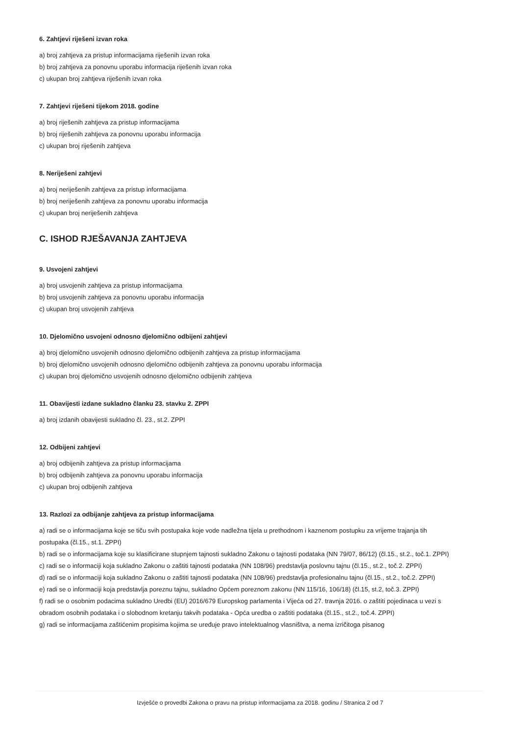6. Zahtjevi riješeni izvan roka
a) broj zahtjeva za pristup informacijama riješenih izvan roka
b) broj zahtjeva za ponovnu uporabu informacija riješenih izvan roka
c) ukupan broj zahtjeva riješenih izvan roka
7. Zahtjevi riješeni tijekom 2018. godine
a) broj riješenih zahtjeva za pristup informacijama
b) broj riješenih zahtjeva za ponovnu uporabu informacija
c) ukupan broj riješenih zahtjeva
8. Neriješeni zahtjevi
a) broj neriješenih zahtjeva za pristup informacijama
b) broj neriješenih zahtjeva za ponovnu uporabu informacija
c) ukupan broj neriješenih zahtjeva
C. ISHOD RJEŠAVANJA ZAHTJEVA
9. Usvojeni zahtjevi
a) broj usvojenih zahtjeva za pristup informacijama
b) broj usvojenih zahtjeva za ponovnu uporabu informacija
c) ukupan broj usvojenih zahtjeva
10. Djelomično usvojeni odnosno djelomično odbijeni zahtjevi
a) broj djelomično usvojenih odnosno djelomično odbijenih zahtjeva za pristup informacijama
b) broj djelomično usvojenih odnosno djelomično odbijenih zahtjeva za ponovnu uporabu informacija
c) ukupan broj djelomično usvojenih odnosno djelomično odbijenih zahtjeva
11. Obavijesti izdane sukladno članku 23. stavku 2. ZPPI
a) broj izdanih obavijesti sukladno čl. 23., st.2. ZPPI
12. Odbijeni zahtjevi
a) broj odbijenih zahtjeva za pristup informacijama
b) broj odbijenih zahtjeva za ponovnu uporabu informacija
c) ukupan broj odbijenih zahtjeva
13. Razlozi za odbijanje zahtjeva za pristup informacijama
a) radi se o informacijama koje se tiču svih postupaka koje vode nadležna tijela u prethodnom i kaznenom postupku za vrijeme trajanja tih postupaka (čl.15., st.1. ZPPI)
b) radi se o informacijama koje su klasificirane stupnjem tajnosti sukladno Zakonu o tajnosti podataka (NN 79/07, 86/12) (čl.15., st.2., toč.1. ZPPI)
c) radi se o informaciji koja sukladno Zakonu o zaštiti tajnosti podataka (NN 108/96) predstavlja poslovnu tajnu (čl.15., st.2., toč.2. ZPPI)
d) radi se o informaciji koja sukladno Zakonu o zaštiti tajnosti podataka (NN 108/96) predstavlja profesionalnu tajnu (čl.15., st.2., toč.2. ZPPI)
e) radi se o informaciji koja predstavlja poreznu tajnu, sukladno Općem poreznom zakonu (NN 115/16, 106/18) (čl.15, st.2, toč.3. ZPPI)
f) radi se o osobnim podacima sukladno Uredbi (EU) 2016/679 Europskog parlamenta i Vijeća od 27. travnja 2016. o zaštiti pojedinaca u vezi s obradom osobnih podataka i o slobodnom kretanju takvih podataka - Opća uredba o zaštiti podataka (čl.15., st.2., toč.4. ZPPI)
g) radi se informacijama zaštićenim propisima kojima se uređuje pravo intelektualnog vlasništva, a nema izričitoga pisanog
Izvješće o provedbi Zakona o pravu na pristup informacijama za 2018. godinu / Stranica 2 od 7